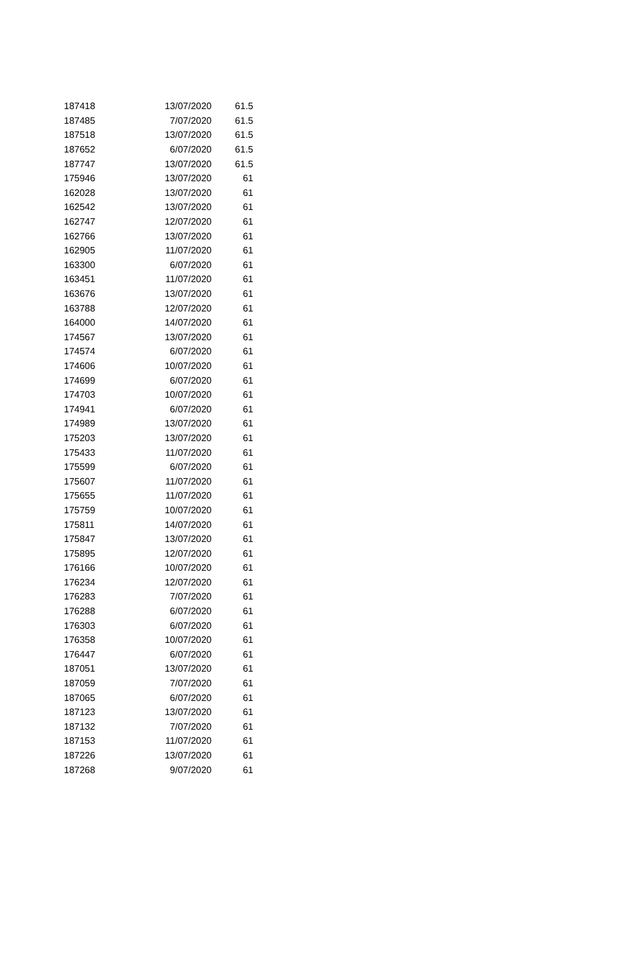| 187418 | 13/07/2020 | 61.5 |
| 187485 | 7/07/2020 | 61.5 |
| 187518 | 13/07/2020 | 61.5 |
| 187652 | 6/07/2020 | 61.5 |
| 187747 | 13/07/2020 | 61.5 |
| 175946 | 13/07/2020 | 61 |
| 162028 | 13/07/2020 | 61 |
| 162542 | 13/07/2020 | 61 |
| 162747 | 12/07/2020 | 61 |
| 162766 | 13/07/2020 | 61 |
| 162905 | 11/07/2020 | 61 |
| 163300 | 6/07/2020 | 61 |
| 163451 | 11/07/2020 | 61 |
| 163676 | 13/07/2020 | 61 |
| 163788 | 12/07/2020 | 61 |
| 164000 | 14/07/2020 | 61 |
| 174567 | 13/07/2020 | 61 |
| 174574 | 6/07/2020 | 61 |
| 174606 | 10/07/2020 | 61 |
| 174699 | 6/07/2020 | 61 |
| 174703 | 10/07/2020 | 61 |
| 174941 | 6/07/2020 | 61 |
| 174989 | 13/07/2020 | 61 |
| 175203 | 13/07/2020 | 61 |
| 175433 | 11/07/2020 | 61 |
| 175599 | 6/07/2020 | 61 |
| 175607 | 11/07/2020 | 61 |
| 175655 | 11/07/2020 | 61 |
| 175759 | 10/07/2020 | 61 |
| 175811 | 14/07/2020 | 61 |
| 175847 | 13/07/2020 | 61 |
| 175895 | 12/07/2020 | 61 |
| 176166 | 10/07/2020 | 61 |
| 176234 | 12/07/2020 | 61 |
| 176283 | 7/07/2020 | 61 |
| 176288 | 6/07/2020 | 61 |
| 176303 | 6/07/2020 | 61 |
| 176358 | 10/07/2020 | 61 |
| 176447 | 6/07/2020 | 61 |
| 187051 | 13/07/2020 | 61 |
| 187059 | 7/07/2020 | 61 |
| 187065 | 6/07/2020 | 61 |
| 187123 | 13/07/2020 | 61 |
| 187132 | 7/07/2020 | 61 |
| 187153 | 11/07/2020 | 61 |
| 187226 | 13/07/2020 | 61 |
| 187268 | 9/07/2020 | 61 |